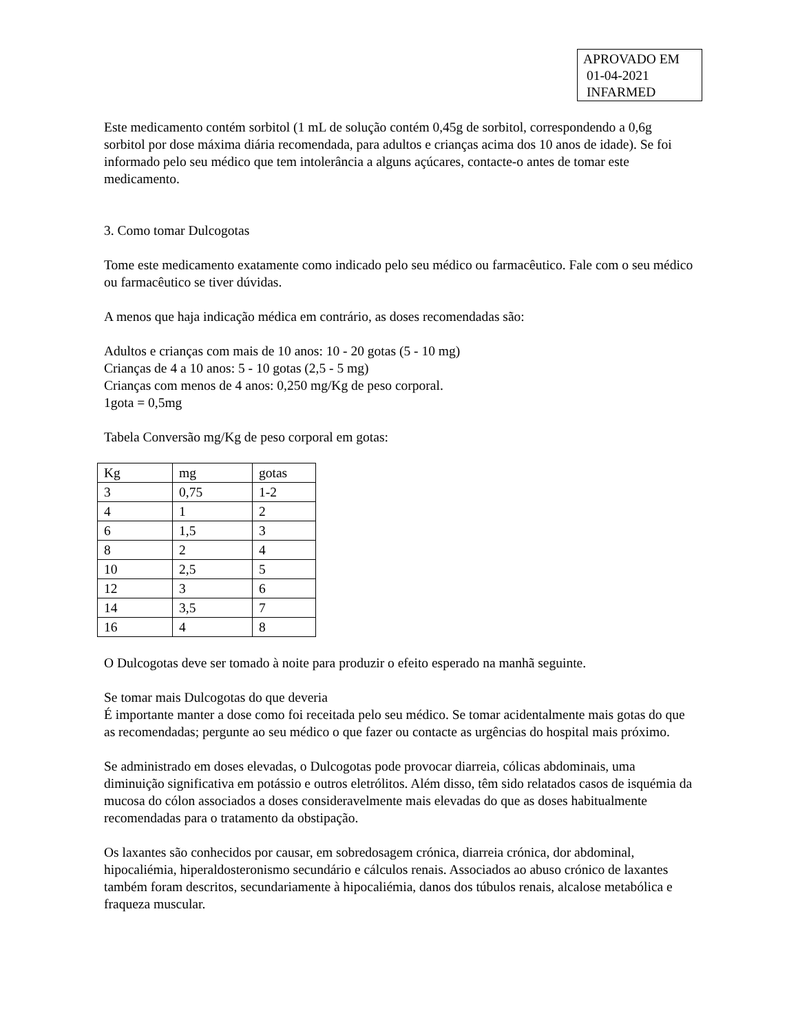APROVADO EM
01-04-2021
INFARMED
Este medicamento contém sorbitol (1 mL de solução contém 0,45g de sorbitol, correspondendo a 0,6g sorbitol por dose máxima diária recomendada, para adultos e crianças acima dos 10 anos de idade). Se foi informado pelo seu médico que tem intolerância a alguns açúcares, contacte-o antes de tomar este medicamento.
3. Como tomar Dulcogotas
Tome este medicamento exatamente como indicado pelo seu médico ou farmacêutico. Fale com o seu médico ou farmacêutico se tiver dúvidas.
A menos que haja indicação médica em contrário, as doses recomendadas são:
Adultos e crianças com mais de 10 anos: 10 - 20 gotas (5 - 10 mg)
Crianças de 4 a 10 anos: 5 - 10 gotas (2,5 - 5 mg)
Crianças com menos de 4 anos: 0,250 mg/Kg de peso corporal.
1gota = 0,5mg
Tabela Conversão mg/Kg de peso corporal em gotas:
| Kg | mg | gotas |
| 3 | 0,75 | 1-2 |
| 4 | 1 | 2 |
| 6 | 1,5 | 3 |
| 8 | 2 | 4 |
| 10 | 2,5 | 5 |
| 12 | 3 | 6 |
| 14 | 3,5 | 7 |
| 16 | 4 | 8 |
O Dulcogotas deve ser tomado à noite para produzir o efeito esperado na manhã seguinte.
Se tomar mais Dulcogotas do que deveria
É importante manter a dose como foi receitada pelo seu médico. Se tomar acidentalmente mais gotas do que as recomendadas; pergunte ao seu médico o que fazer ou contacte as urgências do hospital mais próximo.
Se administrado em doses elevadas, o Dulcogotas pode provocar diarreia, cólicas abdominais, uma diminuição significativa em potássio e outros eletrólitos. Além disso, têm sido relatados casos de isquémia da mucosa do cólon associados a doses consideravelmente mais elevadas do que as doses habitualmente recomendadas para o tratamento da obstipação.
Os laxantes são conhecidos por causar, em sobredosagem crónica, diarreia crónica, dor abdominal, hipocaliémia, hiperaldosteronismo secundário e cálculos renais. Associados ao abuso crónico de laxantes também foram descritos, secundariamente à hipocaliémia, danos dos túbulos renais, alcalose metabólica e fraqueza muscular.